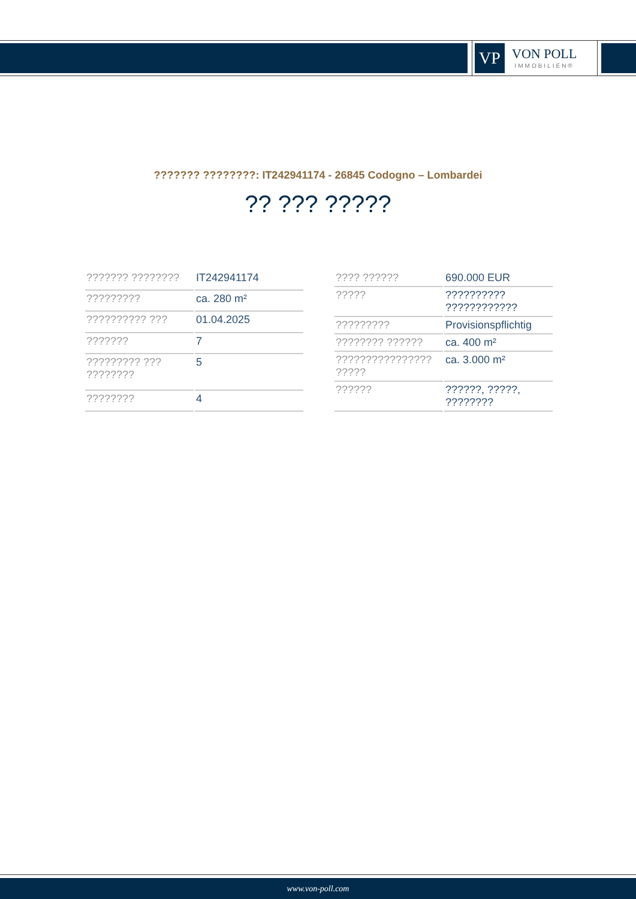VP
VON POLL
IMMOBILIEN®
??????? ????????: IT242941174 - 26845 Codogno – Lombardei
?? ??? ?????
| ??????? ???????? | IT242941174 |
| ????????? | ca. 280 m² |
| ?????????? ??? | 01.04.2025 |
| ??????? | 7 |
| ????????? ??? ???????? | 5 |
| ???????? | 4 |
| ???? ?????? | 690.000 EUR |
| ????? | ?????????? ???????????? |
| ????????? | Provisionspflichtig |
| ???????? ?????? | ca. 400 m² |
| ???????????????? ????? | ca. 3.000 m² |
| ?????? | ??????, ?????, ???????? |
www.von-poll.com